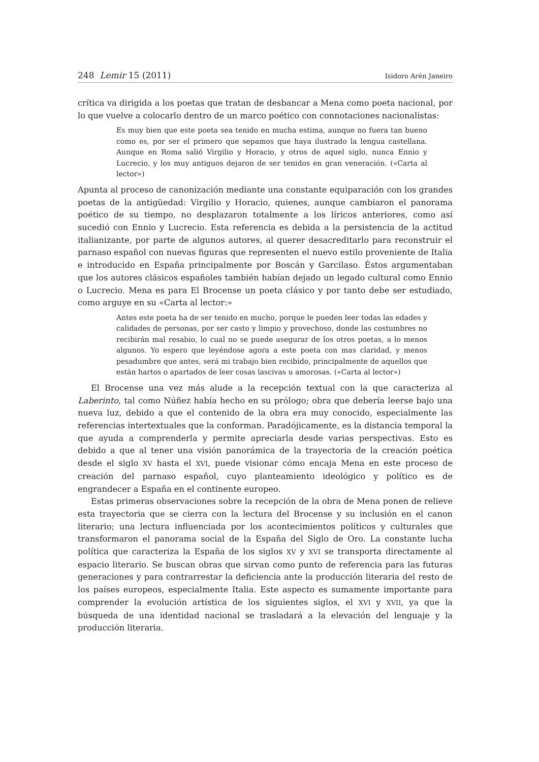248 Lemir 15 (2011) Isidoro Arén Janeiro
crítica va dirigida a los poetas que tratan de desbancar a Mena como poeta nacional, por lo que vuelve a colocarlo dentro de un marco poético con connotaciones nacionalistas:
Es muy bien que este poeta sea tenido en mucha estima, aunque no fuera tan bueno como es, por ser el primero que sepamos que haya ilustrado la lengua castellana. Aunque en Roma salió Virgilio y Horacio, y otros de aquel siglo, nunca Ennio y Lucrecio, y los muy antiguos dejaron de ser tenidos en gran veneración. («Carta al lector»)
Apunta al proceso de canonización mediante una constante equiparación con los grandes poetas de la antigüedad: Virgilio y Horacio, quienes, aunque cambiaron el panorama poético de su tiempo, no desplazaron totalmente a los líricos anteriores, como así sucedió con Ennio y Lucrecio. Esta referencia es debida a la persistencia de la actitud italianizante, por parte de algunos autores, al querer desacreditarlo para reconstruir el parnaso español con nuevas figuras que representen el nuevo estilo proveniente de Italia e introducido en España principalmente por Boscán y Garcilaso. Éstos argumentaban que los autores clásicos españoles también habían dejado un legado cultural como Ennio o Lucrecio. Mena es para El Brocense un poeta clásico y por tanto debe ser estudiado, como arguye en su «Carta al lector:»
Antes este poeta ha de ser tenido en mucho, porque le pueden leer todas las edades y calidades de personas, por ser casto y limpio y provechoso, donde las costumbres no recibirán mal resabio, lo cual no se puede asegurar de los otros poetas, a lo menos algunos. Yo espero que leyéndose agora a este poeta con mas claridad, y menos pesadumbre que antes, será mi trabajo bien recibido, principalmente de aquellos que están hartos o apartados de leer cosas lascivas u amorosas. («Carta al lector»)
El Brocense una vez más alude a la recepción textual con la que caracteriza al Laberinto, tal como Núñez había hecho en su prólogo; obra que debería leerse bajo una nueva luz, debido a que el contenido de la obra era muy conocido, especialmente las referencias intertextuales que la conforman. Paradójicamente, es la distancia temporal la que ayuda a comprenderla y permite apreciarla desde varias perspectivas. Esto es debido a que al tener una visión panorámica de la trayectoria de la creación poética desde el siglo XV hasta el XVI, puede visionar cómo encaja Mena en este proceso de creación del parnaso español, cuyo planteamiento ideológico y político es de engrandecer a España en el continente europeo.
Estas primeras observaciones sobre la recepción de la obra de Mena ponen de relieve esta trayectoria que se cierra con la lectura del Brocense y su inclusión en el canon literario; una lectura influenciada por los acontecimientos políticos y culturales que transformaron el panorama social de la España del Siglo de Oro. La constante lucha política que caracteriza la España de los siglos XV y XVI se transporta directamente al espacio literario. Se buscan obras que sirvan como punto de referencia para las futuras generaciones y para contrarrestar la deficiencia ante la producción literaria del resto de los países europeos, especialmente Italia. Este aspecto es sumamente importante para comprender la evolución artística de los siguientes siglos, el XVI y XVII, ya que la búsqueda de una identidad nacional se trasladará a la elevación del lenguaje y la producción literaria.